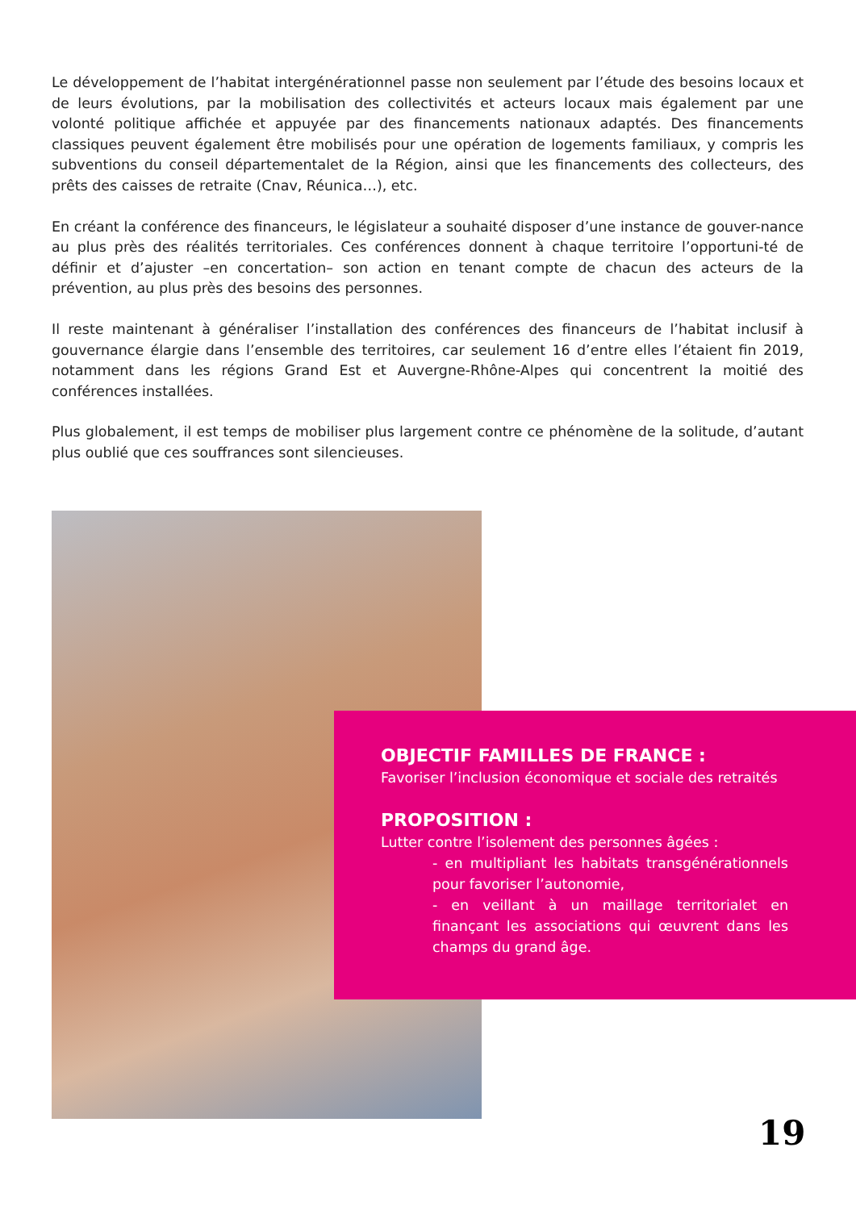Le développement de l’habitat intergénérationnel passe non seulement par l’étude des besoins locaux et de leurs évolutions, par la mobilisation des collectivités et acteurs locaux mais également par une volonté politique affichée et appuyée par des financements nationaux adaptés. Des financements classiques peuvent également être mobilisés pour une opération de logements familiaux, y compris les subventions du conseil départementalet de la Région, ainsi que les financements des collecteurs, des prêts des caisses de retraite (Cnav, Réunica…), etc.
En créant la conférence des financeurs, le législateur a souhaité disposer d’une instance de gouver-nance au plus près des réalités territoriales. Ces conférences donnent à chaque territoire l’opportuni-té de définir et d’ajuster –en concertation– son action en tenant compte de chacun des acteurs de la prévention, au plus près des besoins des personnes.
Il reste maintenant à généraliser l’installation des conférences des financeurs de l’habitat inclusif à gouvernance élargie dans l’ensemble des territoires, car seulement 16 d’entre elles l’étaient fin 2019, notamment dans les régions Grand Est et Auvergne-Rhône-Alpes qui concentrent la moitié des conférences installées.
Plus globalement, il est temps de mobiliser plus largement contre ce phénomène de la solitude, d’autant plus oublié que ces souffrances sont silencieuses.
OBJECTIF FAMILLES DE FRANCE :
Favoriser l’inclusion économique et sociale des retraités
PROPOSITION :
Lutter contre l’isolement des personnes âgées :
- en multipliant les habitats transgénérationnels pour favoriser l’autonomie,
- en veillant à un maillage territorialet en finançant les associations qui œuvrent dans les champs du grand âge.
19